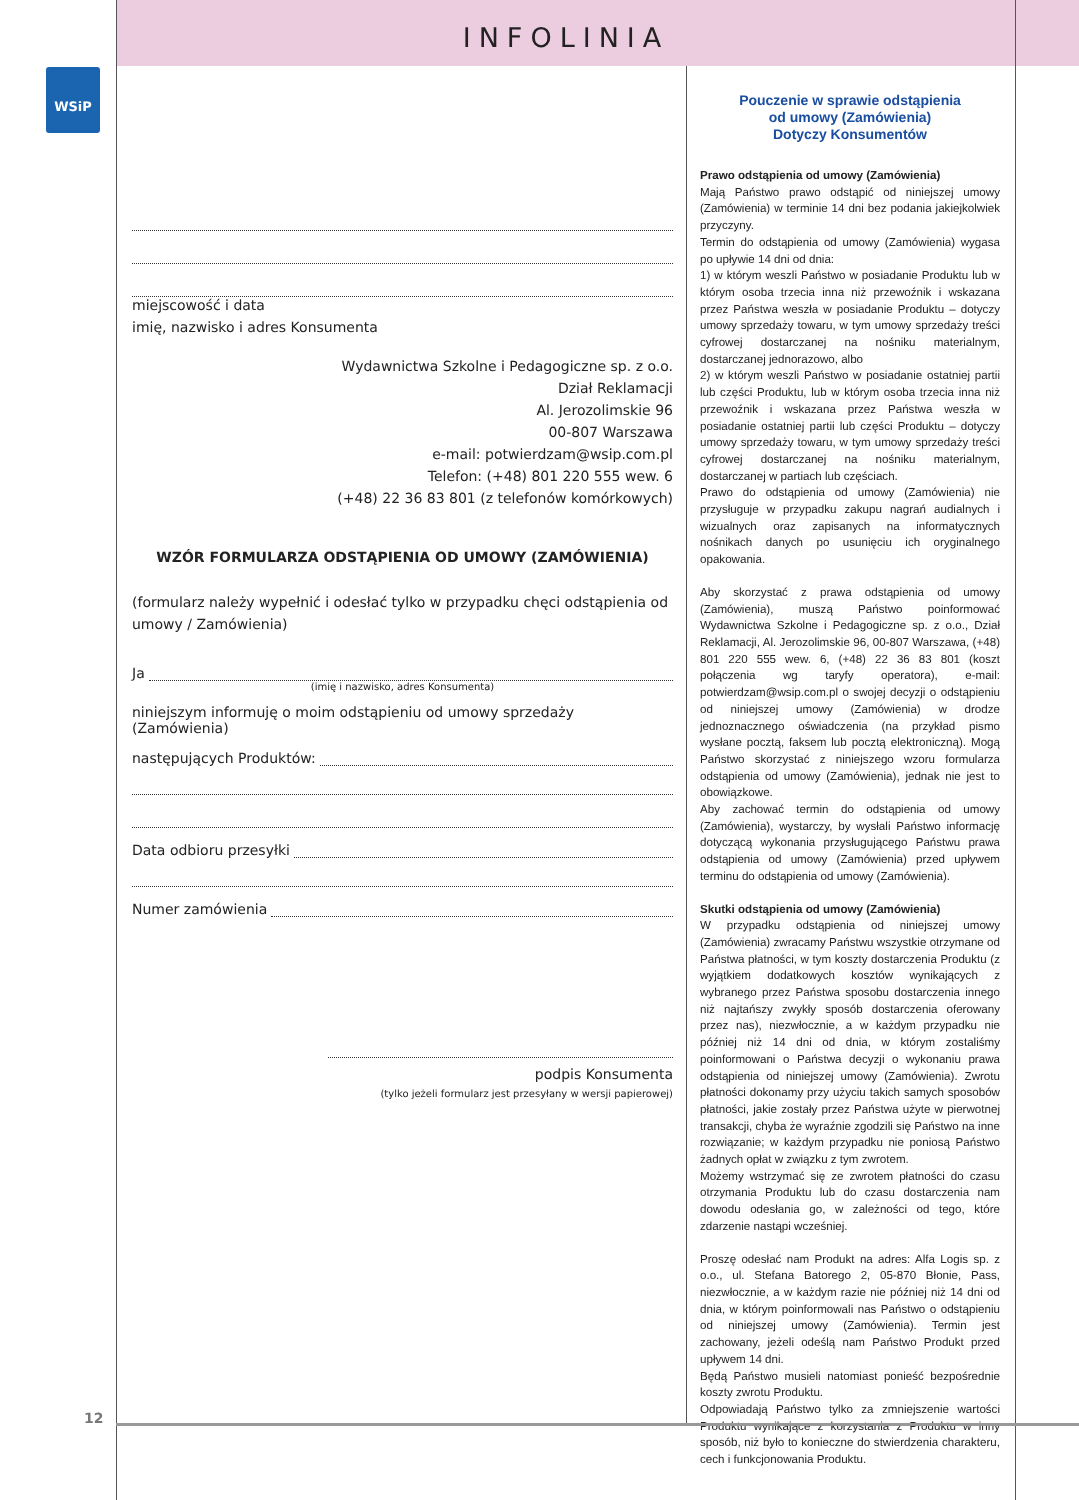INFOLINIA
WSiP
miejscowość i data
imię, nazwisko i adres Konsumenta
Wydawnictwa Szkolne i Pedagogiczne sp. z o.o.
Dział Reklamacji
Al. Jerozolimskie 96
00-807 Warszawa
e-mail: potwierdzam@wsip.com.pl
Telefon: (+48) 801 220 555 wew. 6
(+48) 22 36 83 801 (z telefonów komórkowych)
WZÓR FORMULARZA ODSTĄPIENIA OD UMOWY (ZAMÓWIENIA)
(formularz należy wypełnić i odesłać tylko w przypadku chęci odstąpienia od umowy / Zamówienia)
Ja
(imię i nazwisko, adres Konsumenta)
niniejszym informuję o moim odstąpieniu od umowy sprzedaży (Zamówienia)
następujących Produktów:
Data odbioru przesyłki
Numer zamówienia
podpis Konsumenta
(tylko jeżeli formularz jest przesyłany w wersji papierowej)
Pouczenie w sprawie odstąpienia
od umowy (Zamówienia)
Dotyczy Konsumentów
Prawo odstąpienia od umowy (Zamówienia)
Mają Państwo prawo odstąpić od niniejszej umowy (Zamówienia) w terminie 14 dni bez podania jakiejkolwiek przyczyny.
Termin do odstąpienia od umowy (Zamówienia) wygasa po upływie 14 dni od dnia:
1) w którym weszli Państwo w posiadanie Produktu lub w którym osoba trzecia inna niż przewoźnik i wskazana przez Państwa weszła w posiadanie Produktu – dotyczy umowy sprzedaży towaru, w tym umowy sprzedaży treści cyfrowej dostarczanej na nośniku materialnym, dostarczanej jednorazowo, albo
2) w którym weszli Państwo w posiadanie ostatniej partii lub części Produktu, lub w którym osoba trzecia inna niż przewoźnik i wskazana przez Państwa weszła w posiadanie ostatniej partii lub części Produktu – dotyczy umowy sprzedaży towaru, w tym umowy sprzedaży treści cyfrowej dostarczanej na nośniku materialnym, dostarczanej w partiach lub częściach.
Prawo do odstąpienia od umowy (Zamówienia) nie przysługuje w przypadku zakupu nagrań audialnych i wizualnych oraz zapisanych na informatycznych nośnikach danych po usunięciu ich oryginalnego opakowania.
Aby skorzystać z prawa odstąpienia od umowy (Zamówienia), muszą Państwo poinformować Wydawnictwa Szkolne i Pedagogiczne sp. z o.o., Dział Reklamacji, Al. Jerozolimskie 96, 00-807 Warszawa, (+48) 801 220 555 wew. 6, (+48) 22 36 83 801 (koszt połączenia wg taryfy operatora), e-mail: potwierdzam@wsip.com.pl o swojej decyzji o odstąpieniu od niniejszej umowy (Zamówienia) w drodze jednoznacznego oświadczenia (na przykład pismo wysłane pocztą, faksem lub pocztą elektroniczną). Mogą Państwo skorzystać z niniejszego wzoru formularza odstąpienia od umowy (Zamówienia), jednak nie jest to obowiązkowe.
Aby zachować termin do odstąpienia od umowy (Zamówienia), wystarczy, by wysłali Państwo informację dotyczącą wykonania przysługującego Państwu prawa odstąpienia od umowy (Zamówienia) przed upływem terminu do odstąpienia od umowy (Zamówienia).
Skutki odstąpienia od umowy (Zamówienia)
W przypadku odstąpienia od niniejszej umowy (Zamówienia) zwracamy Państwu wszystkie otrzymane od Państwa płatności, w tym koszty dostarczenia Produktu (z wyjątkiem dodatkowych kosztów wynikających z wybranego przez Państwa sposobu dostarczenia innego niż najtańszy zwykły sposób dostarczenia oferowany przez nas), niezwłocznie, a w każdym przypadku nie później niż 14 dni od dnia, w którym zostaliśmy poinformowani o Państwa decyzji o wykonaniu prawa odstąpienia od niniejszej umowy (Zamówienia). Zwrotu płatności dokonamy przy użyciu takich samych sposobów płatności, jakie zostały przez Państwa użyte w pierwotnej transakcji, chyba że wyraźnie zgodzili się Państwo na inne rozwiązanie; w każdym przypadku nie poniosą Państwo żadnych opłat w związku z tym zwrotem.
Możemy wstrzymać się ze zwrotem płatności do czasu otrzymania Produktu lub do czasu dostarczenia nam dowodu odesłania go, w zależności od tego, które zdarzenie nastąpi wcześniej.
Proszę odesłać nam Produkt na adres: Alfa Logis sp. z o.o., ul. Stefana Batorego 2, 05-870 Błonie, Pass, niezwłocznie, a w każdym razie nie później niż 14 dni od dnia, w którym poinformowali nas Państwo o odstąpieniu od niniejszej umowy (Zamówienia). Termin jest zachowany, jeżeli odeślą nam Państwo Produkt przed upływem 14 dni.
Będą Państwo musieli natomiast ponieść bezpośrednie koszty zwrotu Produktu.
Odpowiadają Państwo tylko za zmniejszenie wartości Produktu wynikające z korzystania z Produktu w inny sposób, niż było to konieczne do stwierdzenia charakteru, cech i funkcjonowania Produktu.
12